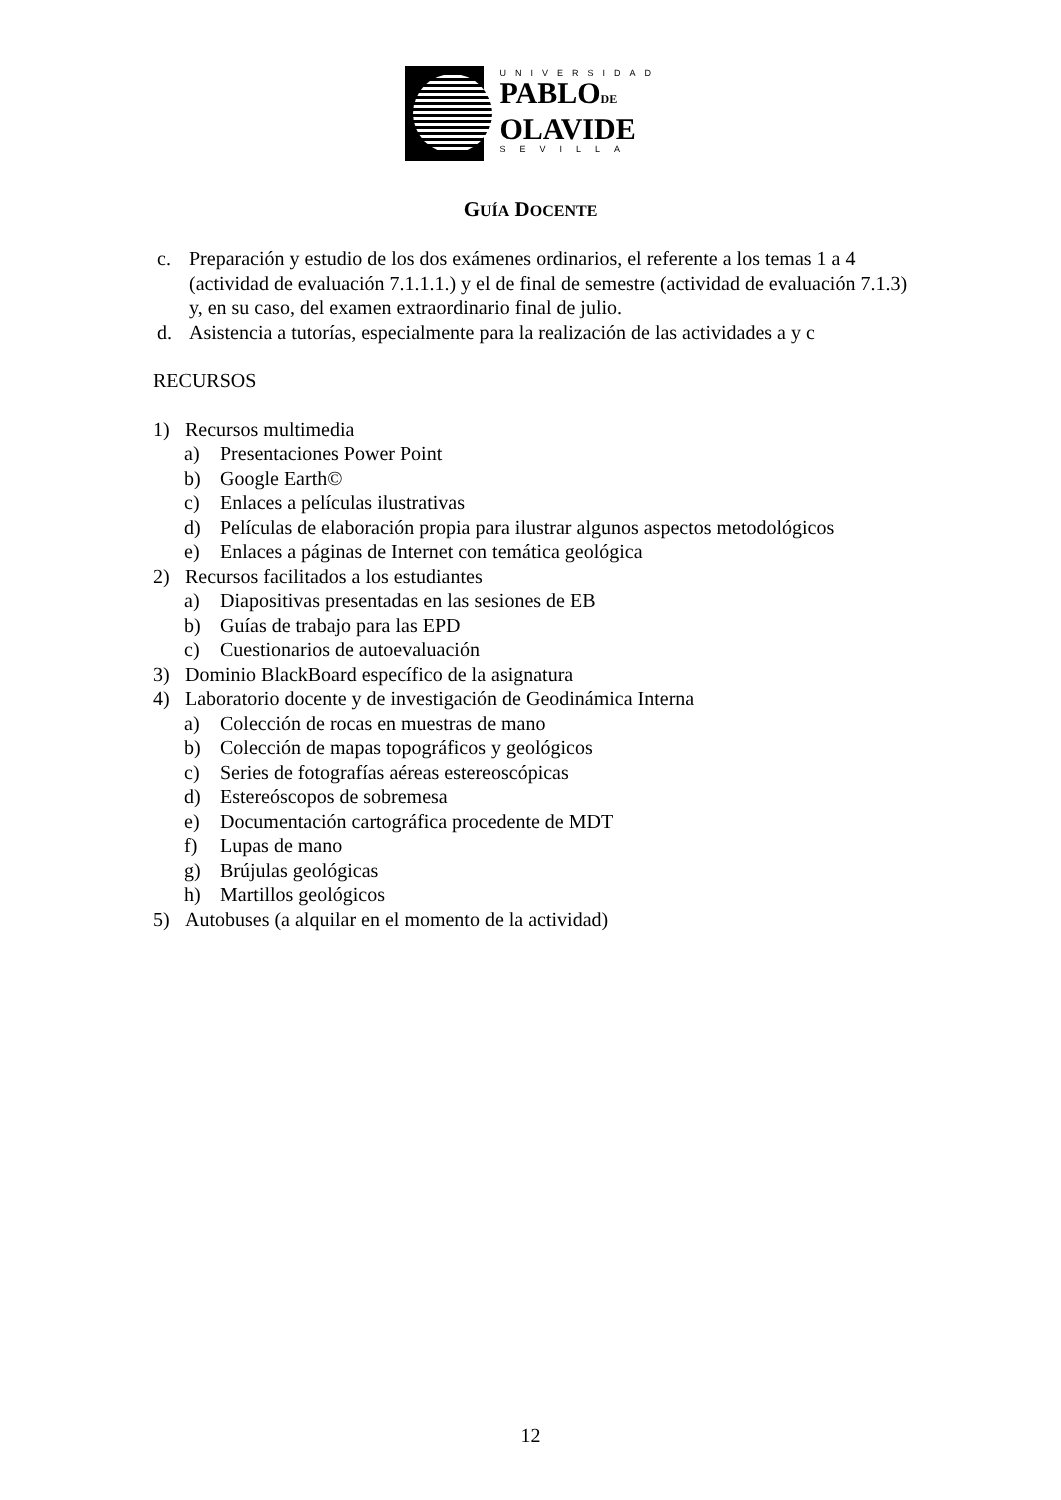UNIVERSIDAD
PABLODE
OLAVIDE
SEVILLA
GUÍA DOCENTE
c. Preparación y estudio de los dos exámenes ordinarios, el referente a los temas 1 a 4 (actividad de evaluación 7.1.1.1.) y el de final de semestre (actividad de evaluación 7.1.3) y, en su caso, del examen extraordinario final de julio.
d. Asistencia a tutorías, especialmente para la realización de las actividades a y c
RECURSOS
1) Recursos multimedia
a) Presentaciones Power Point
b) Google Earth©
c) Enlaces a películas ilustrativas
d) Películas de elaboración propia para ilustrar algunos aspectos metodológicos
e) Enlaces a páginas de Internet con temática geológica
2) Recursos facilitados a los estudiantes
a) Diapositivas presentadas en las sesiones de EB
b) Guías de trabajo para las EPD
c) Cuestionarios de autoevaluación
3) Dominio BlackBoard específico de la asignatura
4) Laboratorio docente y de investigación de Geodinámica Interna
a) Colección de rocas en muestras de mano
b) Colección de mapas topográficos y geológicos
c) Series de fotografías aéreas estereoscópicas
d) Estereóscopos de sobremesa
e) Documentación cartográfica procedente de MDT
f) Lupas de mano
g) Brújulas geológicas
h) Martillos geológicos
5) Autobuses (a alquilar en el momento de la actividad)
12